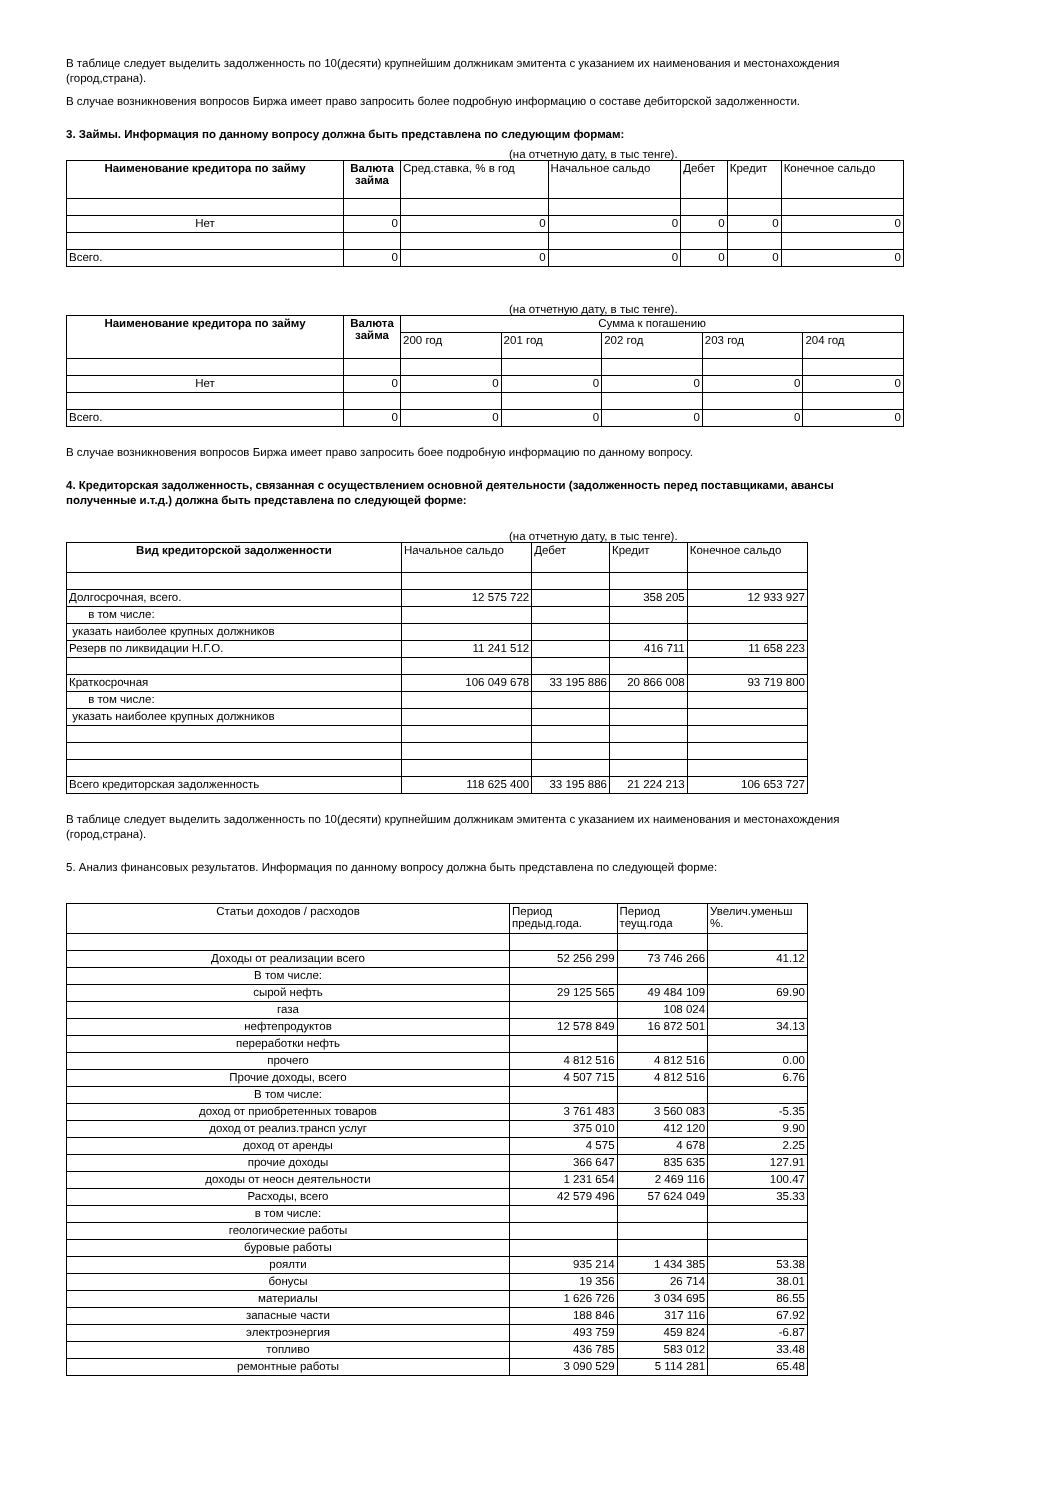В таблице следует выделить задолженность по 10(десяти) крупнейшим должникам эмитента с указанием их наименования и местонахождения (город,страна).
В случае возникновения вопросов Биржа имеет право запросить более подробную информацию о составе дебиторской задолженности.
3. Займы. Информация по данному вопросу должна быть представлена по следующим формам:
(на отчетную дату, в тыс тенге).
| Наименование кредитора по займу | Валюта займа | Сред.ставка, % в год | Начальное сальдо | Дебет | Кредит | Конечное сальдо |
| --- | --- | --- | --- | --- | --- | --- |
| Нет | 0 | 0 | 0 | 0 | 0 | 0 |
| Всего. | 0 | 0 | 0 | 0 | 0 | 0 |
(на отчетную дату, в тыс тенге).
| Наименование кредитора по займу | Валюта займа | Сумма к погашению | | | | |
| | | 200 год | 201 год | 202 год | 203 год | 204 год |
| Нет | 0 | 0 | 0 | 0 | 0 | 0 |
| Всего. | 0 | 0 | 0 | 0 | 0 | 0 |
В случае возникновения вопросов Биржа имеет право запросить боее подробную информацию по данному вопросу.
4. Кредиторская задолженность, связанная с осуществлением основной деятельности (задолженность перед поставщиками, авансы полученные и.т.д.) должна быть представлена по следующей форме:
(на отчетную дату, в тыс тенге).
| Вид кредиторской задолженности | Начальное сальдо | Дебет | Кредит | Конечное сальдо |
| --- | --- | --- | --- | --- |
| Долгосрочная, всего. | 12 575 722 | | 358 205 | 12 933 927 |
| в том числе: | | | | |
| указать наиболее крупных должников | | | | |
| Резерв по ликвидации Н.Г.О. | 11 241 512 | | 416 711 | 11 658 223 |
| Краткосрочная | 106 049 678 | 33 195 886 | 20 866 008 | 93 719 800 |
| в том числе: | | | | |
| указать наиболее крупных должников | | | | |
| Всего кредиторская задолженность | 118 625 400 | 33 195 886 | 21 224 213 | 106 653 727 |
В таблице следует выделить задолженность по 10(десяти) крупнейшим должникам эмитента с указанием их наименования и местонахождения (город,страна).
5. Анализ финансовых результатов. Информация по данному вопросу должна быть представлена по следующей форме:
| Статьи доходов / расходов | Период предыд.года. | Период теущ.года | Увелич.уменьш %. |
| --- | --- | --- | --- |
| Доходы от реализации всего | 52 256 299 | 73 746 266 | 41.12 |
| В том числе: | | | |
| сырой нефть | 29 125 565 | 49 484 109 | 69.90 |
| газа | | 108 024 | |
| нефтепродуктов | 12 578 849 | 16 872 501 | 34.13 |
| переработки нефть | | | |
| прочего | 4 812 516 | 4 812 516 | 0.00 |
| Прочие доходы, всего | 4 507 715 | 4 812 516 | 6.76 |
| В том числе: | | | |
| доход от приобретенных товаров | 3 761 483 | 3 560 083 | -5.35 |
| доход от реализ.трансп услуг | 375 010 | 412 120 | 9.90 |
| доход от аренды | 4 575 | 4 678 | 2.25 |
| прочие доходы | 366 647 | 835 635 | 127.91 |
| доходы от неосн деятельности | 1 231 654 | 2 469 116 | 100.47 |
| Расходы, всего | 42 579 496 | 57 624 049 | 35.33 |
| в том числе: | | | |
| геологические работы | | | |
| буровые работы | | | |
| роялти | 935 214 | 1 434 385 | 53.38 |
| бонусы | 19 356 | 26 714 | 38.01 |
| материалы | 1 626 726 | 3 034 695 | 86.55 |
| запасные части | 188 846 | 317 116 | 67.92 |
| электроэнергия | 493 759 | 459 824 | -6.87 |
| топливо | 436 785 | 583 012 | 33.48 |
| ремонтные работы | 3 090 529 | 5 114 281 | 65.48 |